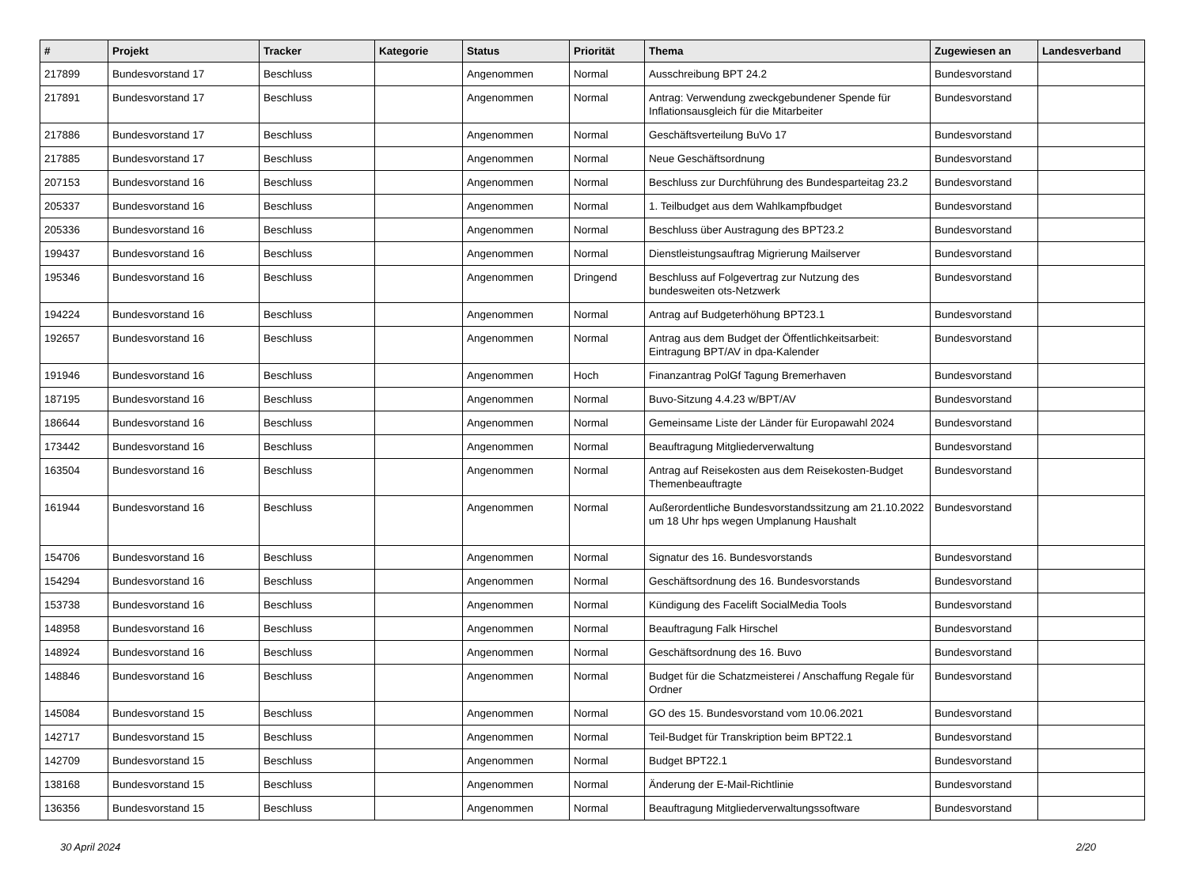| # | Projekt | Tracker | Kategorie | Status | Priorität | Thema | Zugewiesen an | Landesverband |
| --- | --- | --- | --- | --- | --- | --- | --- | --- |
| 217899 | Bundesvorstand 17 | Beschluss | | Angenommen | Normal | Ausschreibung BPT 24.2 | Bundesvorstand | |
| 217891 | Bundesvorstand 17 | Beschluss | | Angenommen | Normal | Antrag: Verwendung zweckgebundener Spende für Inflationsausgleich für die Mitarbeiter | Bundesvorstand | |
| 217886 | Bundesvorstand 17 | Beschluss | | Angenommen | Normal | Geschäftsverteilung BuVo 17 | Bundesvorstand | |
| 217885 | Bundesvorstand 17 | Beschluss | | Angenommen | Normal | Neue Geschäftsordnung | Bundesvorstand | |
| 207153 | Bundesvorstand 16 | Beschluss | | Angenommen | Normal | Beschluss zur Durchführung des Bundesparteitag 23.2 | Bundesvorstand | |
| 205337 | Bundesvorstand 16 | Beschluss | | Angenommen | Normal | 1. Teilbudget aus dem Wahlkampfbudget | Bundesvorstand | |
| 205336 | Bundesvorstand 16 | Beschluss | | Angenommen | Normal | Beschluss über Austragung des BPT23.2 | Bundesvorstand | |
| 199437 | Bundesvorstand 16 | Beschluss | | Angenommen | Normal | Dienstleistungsauftrag Migrierung Mailserver | Bundesvorstand | |
| 195346 | Bundesvorstand 16 | Beschluss | | Angenommen | Dringend | Beschluss auf Folgevertrag zur Nutzung des bundesweiten ots-Netzwerk | Bundesvorstand | |
| 194224 | Bundesvorstand 16 | Beschluss | | Angenommen | Normal | Antrag auf Budgeterhöhung BPT23.1 | Bundesvorstand | |
| 192657 | Bundesvorstand 16 | Beschluss | | Angenommen | Normal | Antrag aus dem Budget der Öffentlichkeitsarbeit: Eintragung BPT/AV in dpa-Kalender | Bundesvorstand | |
| 191946 | Bundesvorstand 16 | Beschluss | | Angenommen | Hoch | Finanzantrag PolGf Tagung Bremerhaven | Bundesvorstand | |
| 187195 | Bundesvorstand 16 | Beschluss | | Angenommen | Normal | Buvo-Sitzung 4.4.23 w/BPT/AV | Bundesvorstand | |
| 186644 | Bundesvorstand 16 | Beschluss | | Angenommen | Normal | Gemeinsame Liste der Länder für Europawahl 2024 | Bundesvorstand | |
| 173442 | Bundesvorstand 16 | Beschluss | | Angenommen | Normal | Beauftragung Mitgliederverwaltung | Bundesvorstand | |
| 163504 | Bundesvorstand 16 | Beschluss | | Angenommen | Normal | Antrag auf Reisekosten aus dem Reisekosten-Budget Themenbeauftragte | Bundesvorstand | |
| 161944 | Bundesvorstand 16 | Beschluss | | Angenommen | Normal | Außerordentliche Bundesvorstandssitzung am 21.10.2022 um 18 Uhr hps wegen Umplanung Haushalt | Bundesvorstand | |
| 154706 | Bundesvorstand 16 | Beschluss | | Angenommen | Normal | Signatur des 16. Bundesvorstands | Bundesvorstand | |
| 154294 | Bundesvorstand 16 | Beschluss | | Angenommen | Normal | Geschäftsordnung des 16. Bundesvorstands | Bundesvorstand | |
| 153738 | Bundesvorstand 16 | Beschluss | | Angenommen | Normal | Kündigung des Facelift SocialMedia Tools | Bundesvorstand | |
| 148958 | Bundesvorstand 16 | Beschluss | | Angenommen | Normal | Beauftragung Falk Hirschel | Bundesvorstand | |
| 148924 | Bundesvorstand 16 | Beschluss | | Angenommen | Normal | Geschäftsordnung des 16. Buvo | Bundesvorstand | |
| 148846 | Bundesvorstand 16 | Beschluss | | Angenommen | Normal | Budget für die Schatzmeisterei / Anschaffung Regale für Ordner | Bundesvorstand | |
| 145084 | Bundesvorstand 15 | Beschluss | | Angenommen | Normal | GO des 15. Bundesvorstand vom 10.06.2021 | Bundesvorstand | |
| 142717 | Bundesvorstand 15 | Beschluss | | Angenommen | Normal | Teil-Budget für Transkription beim BPT22.1 | Bundesvorstand | |
| 142709 | Bundesvorstand 15 | Beschluss | | Angenommen | Normal | Budget BPT22.1 | Bundesvorstand | |
| 138168 | Bundesvorstand 15 | Beschluss | | Angenommen | Normal | Änderung der E-Mail-Richtlinie | Bundesvorstand | |
| 136356 | Bundesvorstand 15 | Beschluss | | Angenommen | Normal | Beauftragung Mitgliederverwaltungssoftware | Bundesvorstand | |
30 April 2024 2/20